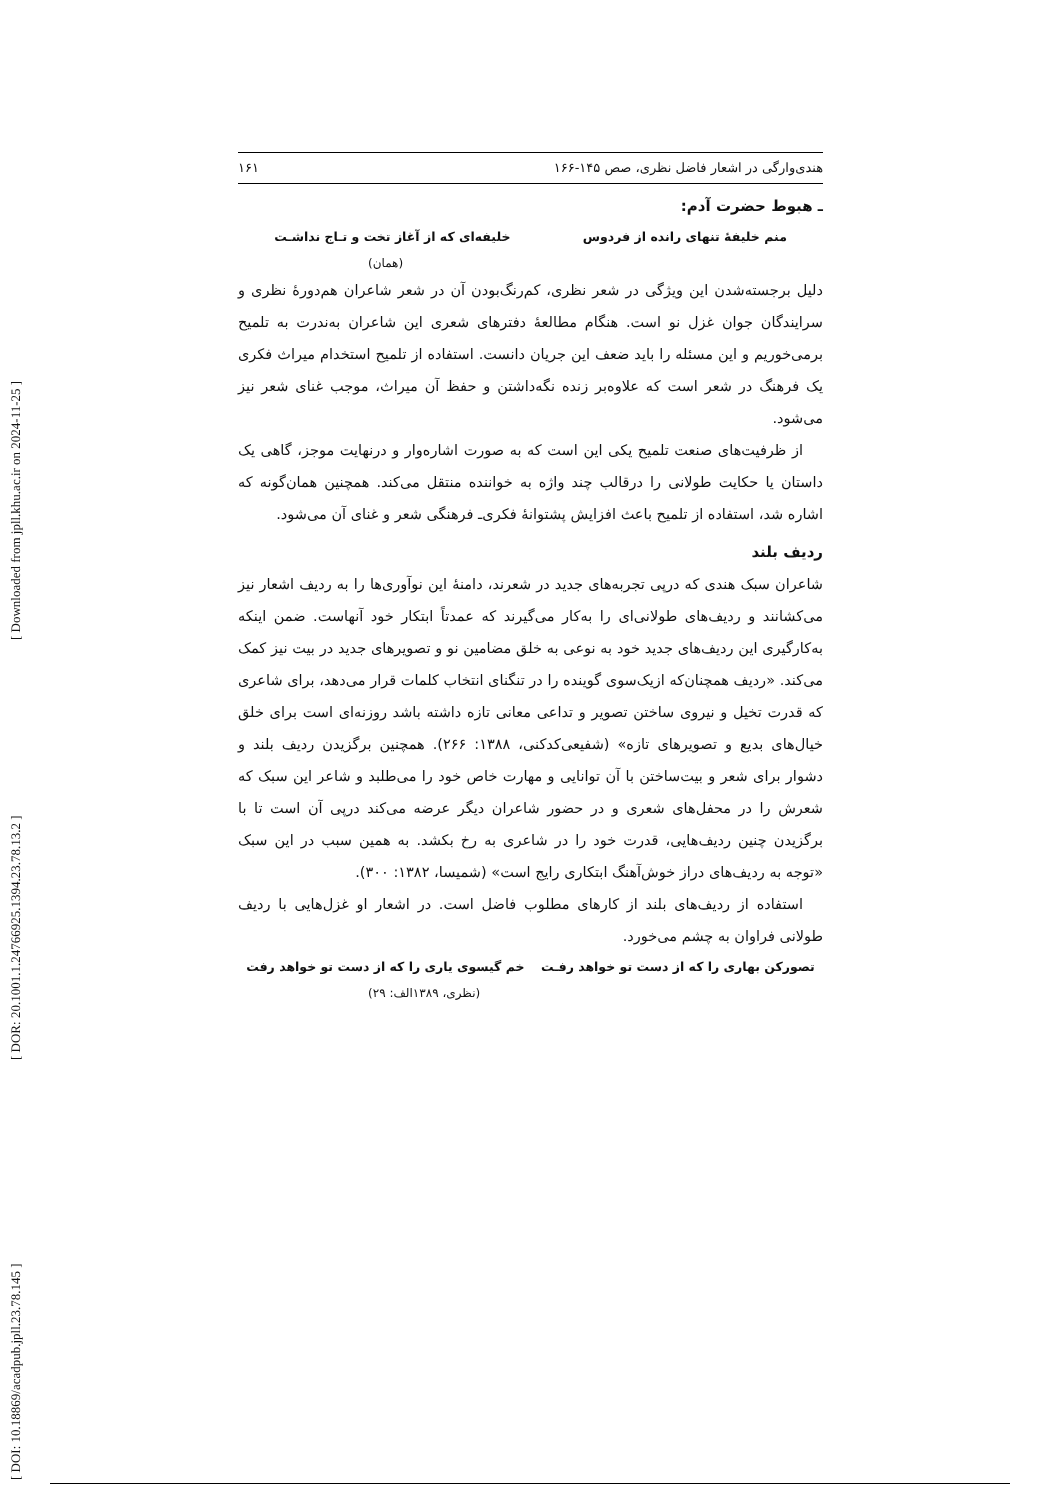[ Downloaded from jpll.khu.ac.ir on 2024-11-25 ]
[ DOR: 20.1001.1.24766925.1394.23.78.13.2 ]
[ DOI: 10.18869/acadpub.jpll.23.78.145 ]
هندی‌وارگی در اشعار فاضل نظری، صص ۱۴۵-۱۶۶ ۱۶۱
ـ هبوط حضرت آدم:
منم خلیفهٔ تنهای رانده از فردوس خلیفه‌ای که از آغاز تخت و تـاج نداشـت
(همان)
دلیل برجسته‌شدن این ویژگی در شعر نظری، کم‌رنگ‌بودن آن در شعر شاعران هم‌دورهٔ نظری و سرایندگان جوان غزل نو است. هنگام مطالعهٔ دفترهای شعری این شاعران به‌ندرت به تلمیح برمی‌خوریم و این مسئله را باید ضعف این جریان دانست. استفاده از تلمیح استخدام میراث فکری یک فرهنگ در شعر است که علاوه‌بر زنده نگه‌داشتن و حفظ آن میراث، موجب غنای شعر نیز می‌شود.
از ظرفیت‌های صنعت تلمیح یکی این است که به صورت اشاره‌وار و درنهایت موجز، گاهی یک داستان یا حکایت طولانی را درقالب چند واژه به خواننده منتقل می‌کند. همچنین همان‌گونه که اشاره شد، استفاده از تلمیح باعث افزایش پشتوانهٔ فکری‌ـ فرهنگی شعر و غنای آن می‌شود.
ردیف بلند
شاعران سبک هندی که درپی تجربه‌های جدید در شعرند، دامنهٔ این نوآوری‌ها را به ردیف اشعار نیز می‌کشانند و ردیف‌های طولانی‌ای را به‌کار می‌گیرند که عمدتاً ابتکار خود آنهاست. ضمن اینکه به‌کارگیری این ردیف‌های جدید خود به نوعی به خلق مضامین نو و تصویرهای جدید در بیت نیز کمک می‌کند. «ردیف همچنان‌که ازیک‌سوی گوینده را در تنگنای انتخاب کلمات قرار می‌دهد، برای شاعری که قدرت تخیل و نیروی ساختن تصویر و تداعی معانی تازه داشته باشد روزنه‌ای است برای خلق خیال‌های بدیع و تصویرهای تازه» (شفیعی‌کدکنی، ۱۳۸۸: ۲۶۶). همچنین برگزیدن ردیف بلند و دشوار برای شعر و بیت‌ساختن با آن توانایی و مهارت خاص خود را می‌طلبد و شاعر این سبک که شعرش را در محفل‌های شعری و در حضور شاعران دیگر عرضه می‌کند درپی آن است تا با برگزیدن چنین ردیف‌هایی، قدرت خود را در شاعری به رخ بکشد. به همین سبب در این سبک «توجه به ردیف‌های دراز خوش‌آهنگ ابتکاری رایج است» (شمیسا، ۱۳۸۲: ۳۰۰).
استفاده از ردیف‌های بلند از کارهای مطلوب فاضل است. در اشعار او غزل‌هایی با ردیف طولانی فراوان به چشم می‌خورد.
تصورکن بهاری را که از دست تو خواهد رفـت خم گیسوی یاری را که از دست تو خواهد رفت
(نظری، ۱۳۸۹الف: ۲۹)